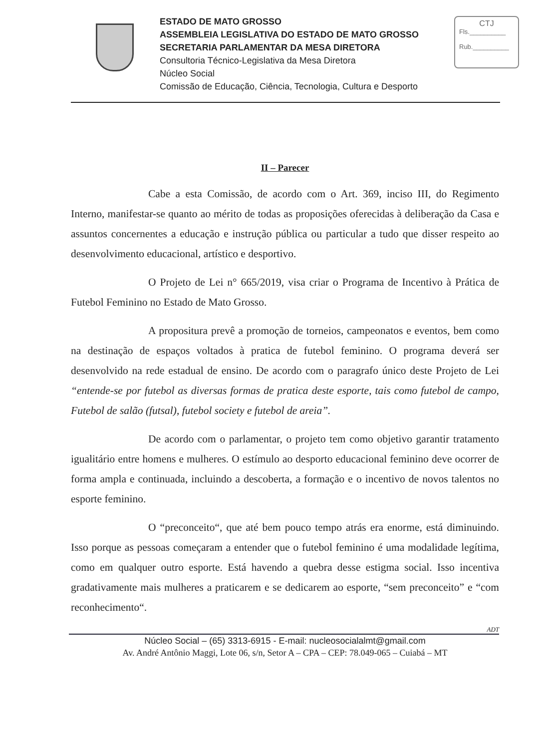ESTADO DE MATO GROSSO
ASSEMBLEIA LEGISLATIVA DO ESTADO DE MATO GROSSO
SECRETARIA PARLAMENTAR DA MESA DIRETORA
Consultoria Técnico-Legislativa da Mesa Diretora
Núcleo Social
Comissão de Educação, Ciência, Tecnologia, Cultura e Desporto
CTJ
Fls.__________
Rub.__________
II – Parecer
Cabe a esta Comissão, de acordo com o Art. 369, inciso III, do Regimento Interno, manifestar-se quanto ao mérito de todas as proposições oferecidas à deliberação da Casa e assuntos concernentes a educação e instrução pública ou particular a tudo que disser respeito ao desenvolvimento educacional, artístico e desportivo.
O Projeto de Lei n° 665/2019, visa criar o Programa de Incentivo à Prática de Futebol Feminino no Estado de Mato Grosso.
A propositura prevê a promoção de torneios, campeonatos e eventos, bem como na destinação de espaços voltados à pratica de futebol feminino. O programa deverá ser desenvolvido na rede estadual de ensino. De acordo com o paragrafo único deste Projeto de Lei “entende-se por futebol as diversas formas de pratica deste esporte, tais como futebol de campo, Futebol de salão (futsal), futebol society e futebol de areia”.
De acordo com o parlamentar, o projeto tem como objetivo garantir tratamento igualitário entre homens e mulheres. O estímulo ao desporto educacional feminino deve ocorrer de forma ampla e continuada, incluindo a descoberta, a formação e o incentivo de novos talentos no esporte feminino.
O “preconceito“, que até bem pouco tempo atrás era enorme, está diminuindo. Isso porque as pessoas começaram a entender que o futebol feminino é uma modalidade legítima, como em qualquer outro esporte. Está havendo a quebra desse estigma social. Isso incentiva gradativamente mais mulheres a praticarem e se dedicarem ao esporte, “sem preconceito” e “com reconhecimento“.
ADT
Núcleo Social – (65) 3313-6915 - E-mail: nucleosocialalmt@gmail.com
Av. André Antônio Maggi, Lote 06, s/n, Setor A – CPA – CEP: 78.049-065 – Cuiabá – MT